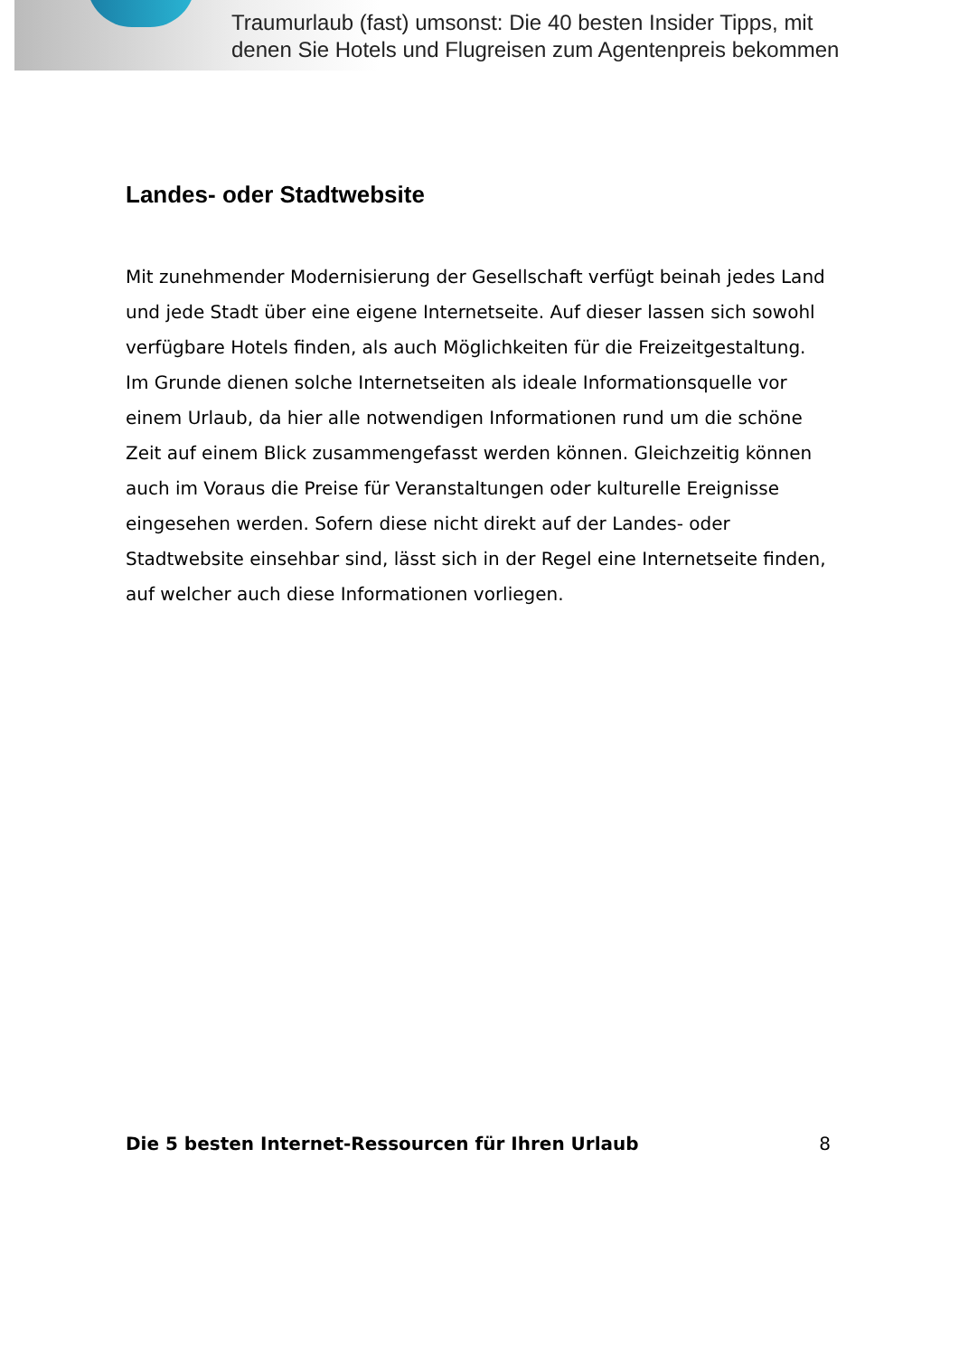Traumurlaub (fast) umsonst: Die 40 besten Insider Tipps, mit
denen Sie Hotels und Flugreisen zum Agentenpreis bekommen
Landes- oder Stadtwebsite
Mit zunehmender Modernisierung der Gesellschaft verfügt beinah jedes Land und jede Stadt über eine eigene Internetseite. Auf dieser lassen sich sowohl verfügbare Hotels finden, als auch Möglichkeiten für die Freizeitgestaltung. Im Grunde dienen solche Internetseiten als ideale Informationsquelle vor einem Urlaub, da hier alle notwendigen Informationen rund um die schöne Zeit auf einem Blick zusammengefasst werden können. Gleichzeitig können auch im Voraus die Preise für Veranstaltungen oder kulturelle Ereignisse eingesehen werden. Sofern diese nicht direkt auf der Landes- oder Stadtwebsite einsehbar sind, lässt sich in der Regel eine Internetseite finden, auf welcher auch diese Informationen vorliegen.
Die 5 besten Internet-Ressourcen für Ihren Urlaub 8